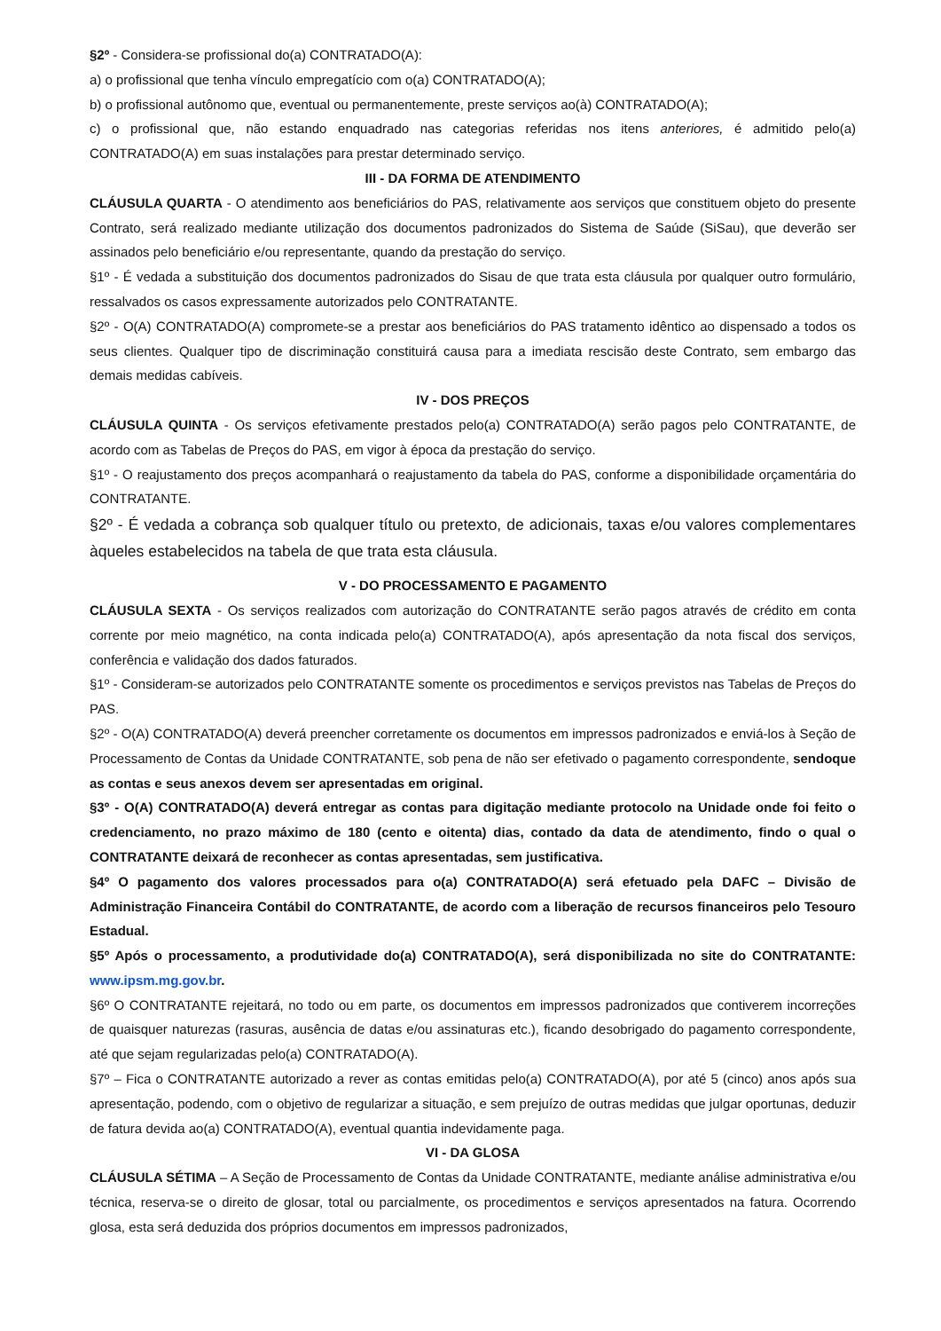§2º - Considera-se profissional do(a) CONTRATADO(A):
a) o profissional que tenha vínculo empregatício com o(a) CONTRATADO(A);
b) o profissional autônomo que, eventual ou permanentemente, preste serviços ao(à) CONTRATADO(A);
c) o profissional que, não estando enquadrado nas categorias referidas nos itens anteriores, é admitido pelo(a) CONTRATADO(A) em suas instalações para prestar determinado serviço.
III - DA FORMA DE ATENDIMENTO
CLÁUSULA QUARTA - O atendimento aos beneficiários do PAS, relativamente aos serviços que constituem objeto do presente Contrato, será realizado mediante utilização dos documentos padronizados do Sistema de Saúde (SiSau), que deverão ser assinados pelo beneficiário e/ou representante, quando da prestação do serviço.
§1º - É vedada a substituição dos documentos padronizados do Sisau de que trata esta cláusula por qualquer outro formulário, ressalvados os casos expressamente autorizados pelo CONTRATANTE.
§2º - O(A) CONTRATADO(A) compromete-se a prestar aos beneficiários do PAS tratamento idêntico ao dispensado a todos os seus clientes. Qualquer tipo de discriminação constituirá causa para a imediata rescisão deste Contrato, sem embargo das demais medidas cabíveis.
IV - DOS PREÇOS
CLÁUSULA QUINTA - Os serviços efetivamente prestados pelo(a) CONTRATADO(A) serão pagos pelo CONTRATANTE, de acordo com as Tabelas de Preços do PAS, em vigor à época da prestação do serviço.
§1º - O reajustamento dos preços acompanhará o reajustamento da tabela do PAS, conforme a disponibilidade orçamentária do CONTRATANTE.
§2º - É vedada a cobrança sob qualquer título ou pretexto, de adicionais, taxas e/ou valores complementares àqueles estabelecidos na tabela de que trata esta cláusula.
V - DO PROCESSAMENTO E PAGAMENTO
CLÁUSULA SEXTA - Os serviços realizados com autorização do CONTRATANTE serão pagos através de crédito em conta corrente por meio magnético, na conta indicada pelo(a) CONTRATADO(A), após apresentação da nota fiscal dos serviços, conferência e validação dos dados faturados.
§1º - Consideram-se autorizados pelo CONTRATANTE somente os procedimentos e serviços previstos nas Tabelas de Preços do PAS.
§2º - O(A) CONTRATADO(A) deverá preencher corretamente os documentos em impressos padronizados e enviá-los à Seção de Processamento de Contas da Unidade CONTRATANTE, sob pena de não ser efetivado o pagamento correspondente, sendoque as contas e seus anexos devem ser apresentadas em original.
§3º - O(A) CONTRATADO(A) deverá entregar as contas para digitação mediante protocolo na Unidade onde foi feito o credenciamento, no prazo máximo de 180 (cento e oitenta) dias, contado da data de atendimento, findo o qual o CONTRATANTE deixará de reconhecer as contas apresentadas, sem justificativa.
§4º O pagamento dos valores processados para o(a) CONTRATADO(A) será efetuado pela DAFC – Divisão de Administração Financeira Contábil do CONTRATANTE, de acordo com a liberação de recursos financeiros pelo Tesouro Estadual.
§5º Após o processamento, a produtividade do(a) CONTRATADO(A), será disponibilizada no site do CONTRATANTE: www.ipsm.mg.gov.br.
§6º O CONTRATANTE rejeitará, no todo ou em parte, os documentos em impressos padronizados que contiverem incorreções de quaisquer naturezas (rasuras, ausência de datas e/ou assinaturas etc.), ficando desobrigado do pagamento correspondente, até que sejam regularizadas pelo(a) CONTRATADO(A).
§7º – Fica o CONTRATANTE autorizado a rever as contas emitidas pelo(a) CONTRATADO(A), por até 5 (cinco) anos após sua apresentação, podendo, com o objetivo de regularizar a situação, e sem prejuízo de outras medidas que julgar oportunas, deduzir de fatura devida ao(a) CONTRATADO(A), eventual quantia indevidamente paga.
VI - DA GLOSA
CLÁUSULA SÉTIMA – A Seção de Processamento de Contas da Unidade CONTRATANTE, mediante análise administrativa e/ou técnica, reserva-se o direito de glosar, total ou parcialmente, os procedimentos e serviços apresentados na fatura. Ocorrendo glosa, esta será deduzida dos próprios documentos em impressos padronizados,